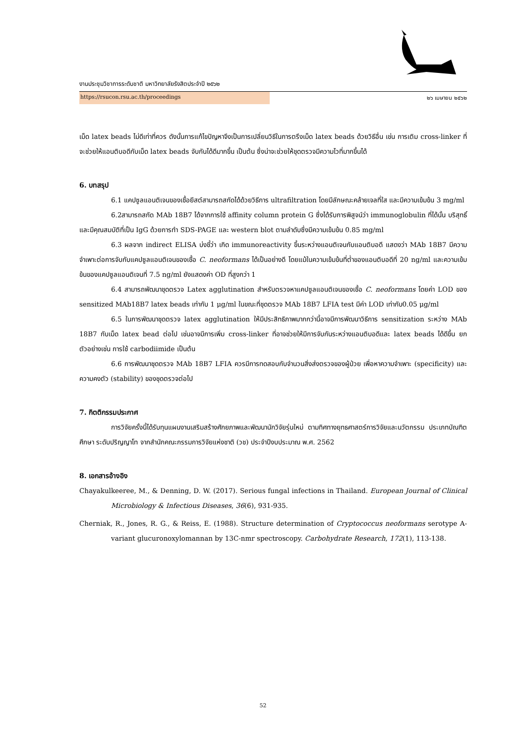งานประชุมวิชาการระดับชาติ มหาวิทยาลัยรังสิตประจำปี ๒๕๖๒
https://rsucon.rsu.ac.th/proceedings ๒๖ เมษายน ๒๕๖๒
เม็ด latex beads ไม่ดีเท่าที่ควร ดังนั้นการแก้ไขปัญหาจึงเป็นการเปลี่ยนวิธีในการตรึงเม็ด latex beads ด้วยวิธีอื่น เช่น การเติม cross-linker ที่จะช่วยให้แอนติบอดีกับเม็ด latex beads จับกันได้ดีมากขึ้น เป็นต้น ซึ่งน่าจะช่วยให้ชุดตรวจมีความไวที่มากขึ้นได้
6. บทสรุป
6.1 แคปซูลแอนติเจนของเชื้อยีสต์สามารถสกัดได้ด้วยวิธีการ ultrafiltration โดยมีลักษณะคล้ายเจลที่ใส และมีความเข้มข้น 3 mg/ml
6.2สามารถสกัด MAb 18B7 ได้จากการใช้ affinity column protein G ซึ่งได้รับการพิสูจน์ว่า immunoglobulin ที่ได้นั้น บริสุทธิ์และมีคุณสมบัติที่เป็น IgG ด้วยการทำ SDS-PAGE และ western blot ตามลำดับซึ่งมีความเข้มข้น 0.85 mg/ml
6.3 ผลจาก indirect ELISA บ่งชี้ว่า เกิด immunoreactivity ขึ้นระหว่างแอนติเจนกับแอนติบอดี แสดงว่า MAb 18B7 มีความจำเพาะต่อการจับกับแคปซูลแอนติเจนของเชื้อ C. neoformans ได้เป็นอย่างดี โดยแม้ในความเข้มข้นที่ต่ำของแอนติบอดีที่ 20 ng/ml และความเข้มข้นของแคปซูลแอนติเจนที่ 7.5 ng/ml ยังแสดงค่า OD ที่สูงกว่า 1
6.4 สามารถพัฒนาชุดตรวจ Latex agglutination สำหรับตรวจหาแคปซูลแอนติเจนของเชื้อ C. neoformans โดยค่า LOD ของ sensitized MAb18B7 latex beads เท่ากับ 1 μg/ml ในขณะที่ชุดตรวจ MAb 18B7 LFIA test มีค่า LOD เท่ากับ0.05 μg/ml
6.5 ในการพัฒนาชุดตรวจ latex agglutination ให้มีประสิทธิภาพมากกว่านี้อาจมีการพัฒนาวิธีการ sensitization ระหว่าง MAb 18B7 กับเม็ด latex bead ต่อไป เช่นอาจมีการเพิ่ม cross-linker ที่อาจช่วยให้มีการจับกันระหว่างแอนติบอดีและ latex beads ได้ดีขึ้น ยกตัวอย่างเช่น การใช้ carbodiimide เป็นต้น
6.6 การพัฒนาชุดตรวจ MAb 18B7 LFIA ควรมีการทดสอบกับจำนวนสิ่งส่งตรวจของผู้ป่วย เพื่อหาความจำเพาะ (specificity) และ ความคงตัว (stability) ของชุดตรวจต่อไป
7. กิตติกรรมประกาศ
การวิจัยครั้งนี้ได้รับทุนแผนงานเสริมสร้างศักยภาพและพัฒนานักวิจัยรุ่นใหม่ ตามทิศทางยุทธศาสตร์การวิจัยและนวัตกรรม ประเภทบัณฑิตศึกษา ระดับปริญญาโท จากสำนักคณะกรรมการวิจัยแห่งชาติ (วช) ประจำปีงบประมาณ พ.ศ. 2562
8. เอกสารอ้างอิง
Chayakulkeeree, M., & Denning, D. W. (2017). Serious fungal infections in Thailand. European Journal of Clinical Microbiology & Infectious Diseases, 36(6), 931-935.
Cherniak, R., Jones, R. G., & Reiss, E. (1988). Structure determination of Cryptococcus neoformans serotype A-variant glucuronoxylomannan by 13C-nmr spectroscopy. Carbohydrate Research, 172(1), 113-138.
52